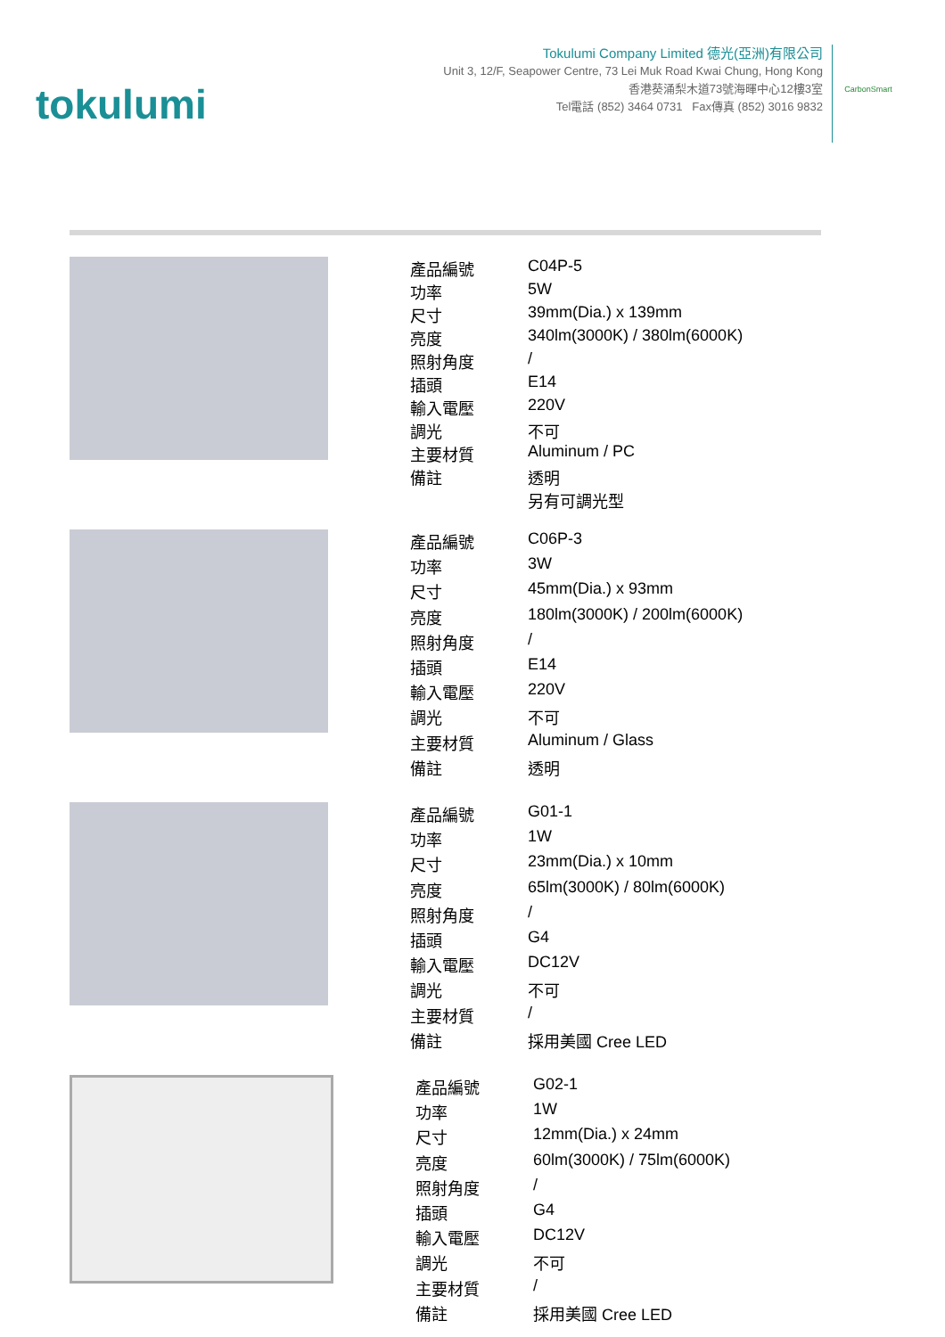tokulumi
Tokulumi Company Limited 德光(亞洲)有限公司
Unit 3, 12/F, Seapower Centre, 73 Lei Muk Road Kwai Chung, Hong Kong
香港葵涌梨木道73號海暉中心12樓3室
Tel電話 (852) 3464 0731 Fax傳真 (852) 3016 9832
CarbonSmart
| 產品編號 | C04P-5 |
| 功率 | 5W |
| 尺寸 | 39mm(Dia.) x 139mm |
| 亮度 | 340lm(3000K) / 380lm(6000K) |
| 照射角度 | / |
| 插頭 | E14 |
| 輸入電壓 | 220V |
| 調光 | 不可 |
| 主要材質 | Aluminum / PC |
| 備註 | 透明 另有可調光型 |
| 產品編號 | C06P-3 |
| 功率 | 3W |
| 尺寸 | 45mm(Dia.) x 93mm |
| 亮度 | 180lm(3000K) / 200lm(6000K) |
| 照射角度 | / |
| 插頭 | E14 |
| 輸入電壓 | 220V |
| 調光 | 不可 |
| 主要材質 | Aluminum / Glass |
| 備註 | 透明 |
| 產品編號 | G01-1 |
| 功率 | 1W |
| 尺寸 | 23mm(Dia.) x 10mm |
| 亮度 | 65lm(3000K) / 80lm(6000K) |
| 照射角度 | / |
| 插頭 | G4 |
| 輸入電壓 | DC12V |
| 調光 | 不可 |
| 主要材質 | / |
| 備註 | 採用美國 Cree LED |
| 產品編號 | G02-1 |
| 功率 | 1W |
| 尺寸 | 12mm(Dia.) x 24mm |
| 亮度 | 60lm(3000K) / 75lm(6000K) |
| 照射角度 | / |
| 插頭 | G4 |
| 輸入電壓 | DC12V |
| 調光 | 不可 |
| 主要材質 | / |
| 備註 | 採用美國 Cree LED |